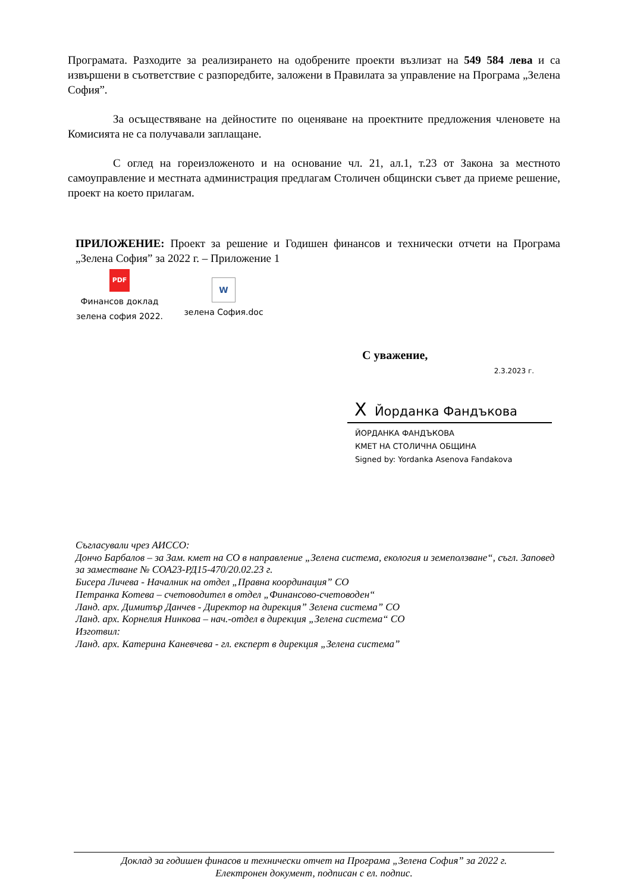Програмата. Разходите за реализирането на одобрените проекти възлизат на 549 584 лева и са извършени в съответствие с разпоредбите, заложени в Правилата за управление на Програма „Зелена София”.
За осъществяване на дейностите по оценяване на проектните предложения членовете на Комисията не са получавали заплащане.
С оглед на гореизложеното и на основание чл. 21, ал.1, т.23 от Закона за местното самоуправление и местната администрация предлагам Столичен общински съвет да приеме решение, проект на което прилагам.
ПРИЛОЖЕНИЕ: Проект за решение и Годишен финансов и технически отчети на Програма „Зелена София” за 2022 г. – Приложение 1
PDF
Финансов доклад
зелена софия 2022.
W
зелена София.doc
С уважение,
2.3.2023 г.
X Йорданка Фандъкова
ЙОРДАНКА ФАНДЪКОВА
КМЕТ НА СТОЛИЧНА ОБЩИНА
Signed by: Yordanka Asenova Fandakova
Съгласували чрез АИССО:
Дончо Барбалов – за Зам. кмет на СО в направление „Зелена система, екология и земеползване“, съгл. Заповед за заместване № СОА23-РД15-470/20.02.23 г.
Бисера Личева - Началник на отдел „Правна координация” СО
Петранка Котева – счетоводител в отдел „Финансово-счетоводен“
Ланд. арх. Димитър Данчев - Директор на дирекция” Зелена система” СО
Ланд. арх. Корнелия Нинкова – нач.-отдел в дирекция „Зелена система“ СО
Изготвил:
Ланд. арх. Катерина Каневчева - гл. експерт в дирекция „Зелена система”
Доклад за годишен финасов и технически отчет на Програма „Зелена София” за 2022 г.
Електронен документ, подписан с ел. подпис.